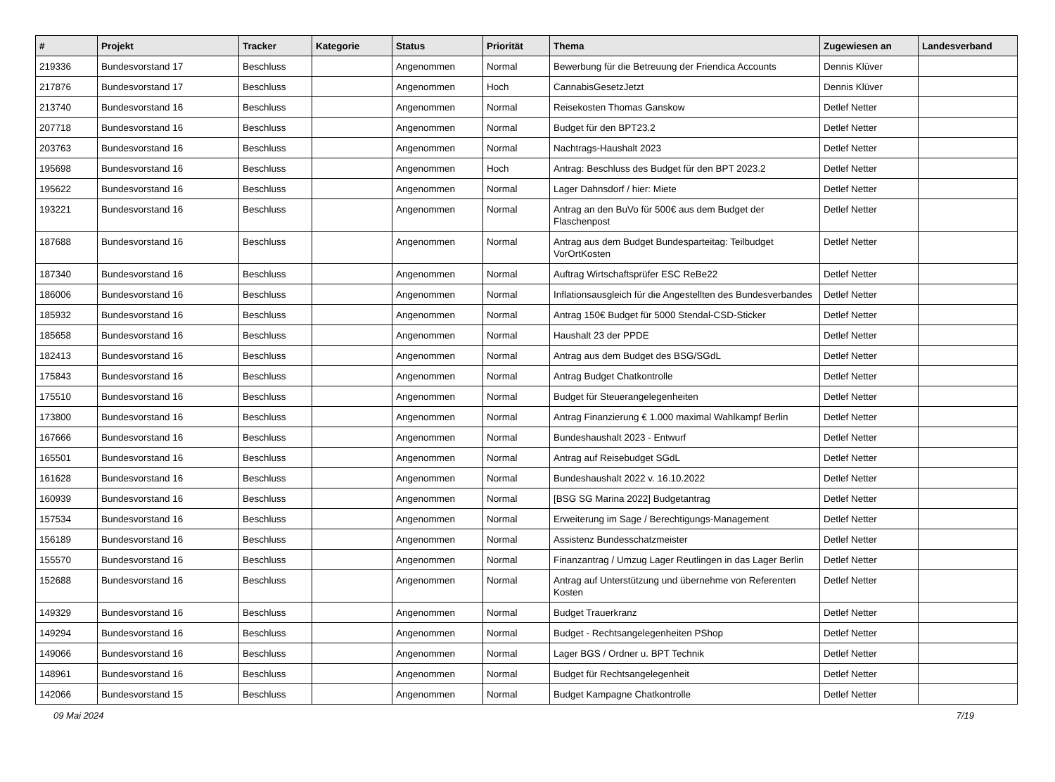| # | Projekt | Tracker | Kategorie | Status | Priorität | Thema | Zugewiesen an | Landesverband |
| --- | --- | --- | --- | --- | --- | --- | --- | --- |
| 219336 | Bundesvorstand 17 | Beschluss | | Angenommen | Normal | Bewerbung für die Betreuung der Friendica Accounts | Dennis Klüver | |
| 217876 | Bundesvorstand 17 | Beschluss | | Angenommen | Hoch | CannabisGesetzJetzt | Dennis Klüver | |
| 213740 | Bundesvorstand 16 | Beschluss | | Angenommen | Normal | Reisekosten Thomas Ganskow | Detlef Netter | |
| 207718 | Bundesvorstand 16 | Beschluss | | Angenommen | Normal | Budget für den BPT23.2 | Detlef Netter | |
| 203763 | Bundesvorstand 16 | Beschluss | | Angenommen | Normal | Nachtrags-Haushalt 2023 | Detlef Netter | |
| 195698 | Bundesvorstand 16 | Beschluss | | Angenommen | Hoch | Antrag: Beschluss des Budget für den BPT 2023.2 | Detlef Netter | |
| 195622 | Bundesvorstand 16 | Beschluss | | Angenommen | Normal | Lager Dahnsdorf / hier: Miete | Detlef Netter | |
| 193221 | Bundesvorstand 16 | Beschluss | | Angenommen | Normal | Antrag an den BuVo für 500€ aus dem Budget der Flaschenpost | Detlef Netter | |
| 187688 | Bundesvorstand 16 | Beschluss | | Angenommen | Normal | Antrag aus dem Budget Bundesparteitag: Teilbudget VorOrtKosten | Detlef Netter | |
| 187340 | Bundesvorstand 16 | Beschluss | | Angenommen | Normal | Auftrag Wirtschaftsprüfer ESC ReBe22 | Detlef Netter | |
| 186006 | Bundesvorstand 16 | Beschluss | | Angenommen | Normal | Inflationsausgleich für die Angestellten des Bundesverbandes | Detlef Netter | |
| 185932 | Bundesvorstand 16 | Beschluss | | Angenommen | Normal | Antrag 150€ Budget für 5000 Stendal-CSD-Sticker | Detlef Netter | |
| 185658 | Bundesvorstand 16 | Beschluss | | Angenommen | Normal | Haushalt 23 der PPDE | Detlef Netter | |
| 182413 | Bundesvorstand 16 | Beschluss | | Angenommen | Normal | Antrag aus dem Budget des BSG/SGdL | Detlef Netter | |
| 175843 | Bundesvorstand 16 | Beschluss | | Angenommen | Normal | Antrag Budget Chatkontrolle | Detlef Netter | |
| 175510 | Bundesvorstand 16 | Beschluss | | Angenommen | Normal | Budget für Steuerangelegenheiten | Detlef Netter | |
| 173800 | Bundesvorstand 16 | Beschluss | | Angenommen | Normal | Antrag Finanzierung € 1.000 maximal Wahlkampf Berlin | Detlef Netter | |
| 167666 | Bundesvorstand 16 | Beschluss | | Angenommen | Normal | Bundeshaushalt 2023 - Entwurf | Detlef Netter | |
| 165501 | Bundesvorstand 16 | Beschluss | | Angenommen | Normal | Antrag auf Reisebudget SGdL | Detlef Netter | |
| 161628 | Bundesvorstand 16 | Beschluss | | Angenommen | Normal | Bundeshaushalt 2022 v. 16.10.2022 | Detlef Netter | |
| 160939 | Bundesvorstand 16 | Beschluss | | Angenommen | Normal | [BSG SG Marina 2022] Budgetantrag | Detlef Netter | |
| 157534 | Bundesvorstand 16 | Beschluss | | Angenommen | Normal | Erweiterung im Sage / Berechtigungs-Management | Detlef Netter | |
| 156189 | Bundesvorstand 16 | Beschluss | | Angenommen | Normal | Assistenz Bundesschatzmeister | Detlef Netter | |
| 155570 | Bundesvorstand 16 | Beschluss | | Angenommen | Normal | Finanzantrag / Umzug Lager Reutlingen in das Lager Berlin | Detlef Netter | |
| 152688 | Bundesvorstand 16 | Beschluss | | Angenommen | Normal | Antrag auf Unterstützung und übernehme von Referenten Kosten | Detlef Netter | |
| 149329 | Bundesvorstand 16 | Beschluss | | Angenommen | Normal | Budget Trauerkranz | Detlef Netter | |
| 149294 | Bundesvorstand 16 | Beschluss | | Angenommen | Normal | Budget - Rechtsangelegenheiten PShop | Detlef Netter | |
| 149066 | Bundesvorstand 16 | Beschluss | | Angenommen | Normal | Lager BGS / Ordner u. BPT Technik | Detlef Netter | |
| 148961 | Bundesvorstand 16 | Beschluss | | Angenommen | Normal | Budget für Rechtsangelegenheit | Detlef Netter | |
| 142066 | Bundesvorstand 15 | Beschluss | | Angenommen | Normal | Budget Kampagne Chatkontrolle | Detlef Netter | |
09 Mai 2024 7/19